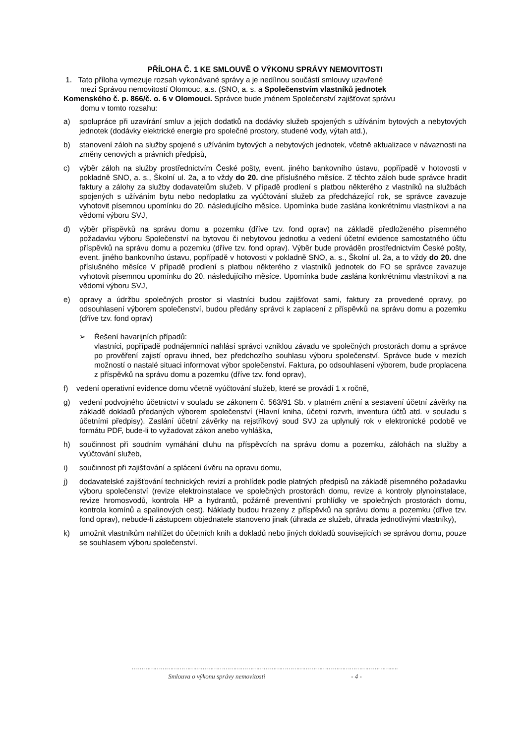PŘÍLOHA Č. 1 KE SMLOUVĚ O VÝKONU SPRÁVY NEMOVITOSTI
1. Tato příloha vymezuje rozsah vykonávané správy a je nedílnou součástí smlouvy uzavřené
mezi Správou nemovitostí Olomouc, a.s. (SNO, a. s. a Společenstvím vlastníků jednotek
Komenského č. p. 866/č. o. 6 v Olomouci. Správce bude jménem Společenství zajišťovat správu
domu v tomto rozsahu:
a) spolupráce při uzavírání smluv a jejich dodatků na dodávky služeb spojených s užíváním bytových a nebytových jednotek (dodávky elektrické energie pro společné prostory, studené vody, výtah atd.),
b) stanovení záloh na služby spojené s užíváním bytových a nebytových jednotek, včetně aktualizace v návaznosti na změny cenových a právních předpisů,
c) výběr záloh na služby prostřednictvím České pošty, event. jiného bankovního ústavu, popřípadě v hotovosti v pokladně SNO, a. s., Školní ul. 2a, a to vždy do 20. dne příslušného měsíce. Z těchto záloh bude správce hradit faktury a zálohy za služby dodavatelům služeb. V případě prodlení s platbou některého z vlastníků na službách spojených s užíváním bytu nebo nedoplatku za vyúčtování služeb za předcházející rok, se správce zavazuje vyhotovit písemnou upomínku do 20. následujícího měsíce. Upomínka bude zaslána konkrétnímu vlastníkovi a na vědomí výboru SVJ,
d) výběr příspěvků na správu domu a pozemku (dříve tzv. fond oprav) na základě předloženého písemného požadavku výboru Společenství na bytovou či nebytovou jednotku a vedení účetní evidence samostatného účtu příspěvků na správu domu a pozemku (dříve tzv. fond oprav). Výběr bude prováděn prostřednictvím České pošty, event. jiného bankovního ústavu, popřípadě v hotovosti v pokladně SNO, a. s., Školní ul. 2a, a to vždy do 20. dne příslušného měsíce V případě prodlení s platbou některého z vlastníků jednotek do FO se správce zavazuje vyhotovit písemnou upomínku do 20. následujícího měsíce. Upomínka bude zaslána konkrétnímu vlastníkovi a na vědomí výboru SVJ,
e) opravy a údržbu společných prostor si vlastníci budou zajišťovat sami, faktury za provedené opravy, po odsouhlasení výborem společenství, budou předány správci k zaplacení z příspěvků na správu domu a pozemku (dříve tzv. fond oprav)
➢ Řešení havarijních případů:
vlastníci, popřípadě podnájemníci nahlásí správci vzniklou závadu ve společných prostorách domu a správce po prověření zajistí opravu ihned, bez předchozího souhlasu výboru společenství. Správce bude v mezích možností o nastalé situaci informovat výbor společenství. Faktura, po odsouhlasení výborem, bude proplacena z příspěvků na správu domu a pozemku (dříve tzv. fond oprav),
f) vedení operativní evidence domu včetně vyúčtování služeb, které se provádí 1 x ročně,
g) vedení podvojného účetnictví v souladu se zákonem č. 563/91 Sb. v platném znění a sestavení účetní závěrky na základě dokladů předaných výborem společenství (Hlavní kniha, účetní rozvrh, inventura účtů atd. v souladu s účetními předpisy). Zaslání účetní závěrky na rejstříkový soud SVJ za uplynulý rok v elektronické podobě ve formátu PDF, bude-li to vyžadovat zákon anebo vyhláška,
h) součinnost při soudním vymáhání dluhu na příspěvcích na správu domu a pozemku, zálohách na služby a vyúčtování služeb,
i) součinnost při zajišťování a splácení úvěru na opravu domu,
j) dodavatelské zajišťování technických revizí a prohlídek podle platných předpisů na základě písemného požadavku výboru společenství (revize elektroinstalace ve společných prostorách domu, revize a kontroly plynoinstalace, revize hromosvodů, kontrola HP a hydrantů, požárně preventivní prohlídky ve společných prostorách domu, kontrola komínů a spalinových cest). Náklady budou hrazeny z příspěvků na správu domu a pozemku (dříve tzv. fond oprav), nebude-li zástupcem objednatele stanoveno jinak (úhrada ze služeb, úhrada jednotlivými vlastníky),
k) umožnit vlastníkům nahlížet do účetních knih a dokladů nebo jiných dokladů souvisejících se správou domu, pouze se souhlasem výboru společenství.
……………………………………………………………………………………………………………………….....
Smlouva o výkonu správy nemovitosti - 4 -